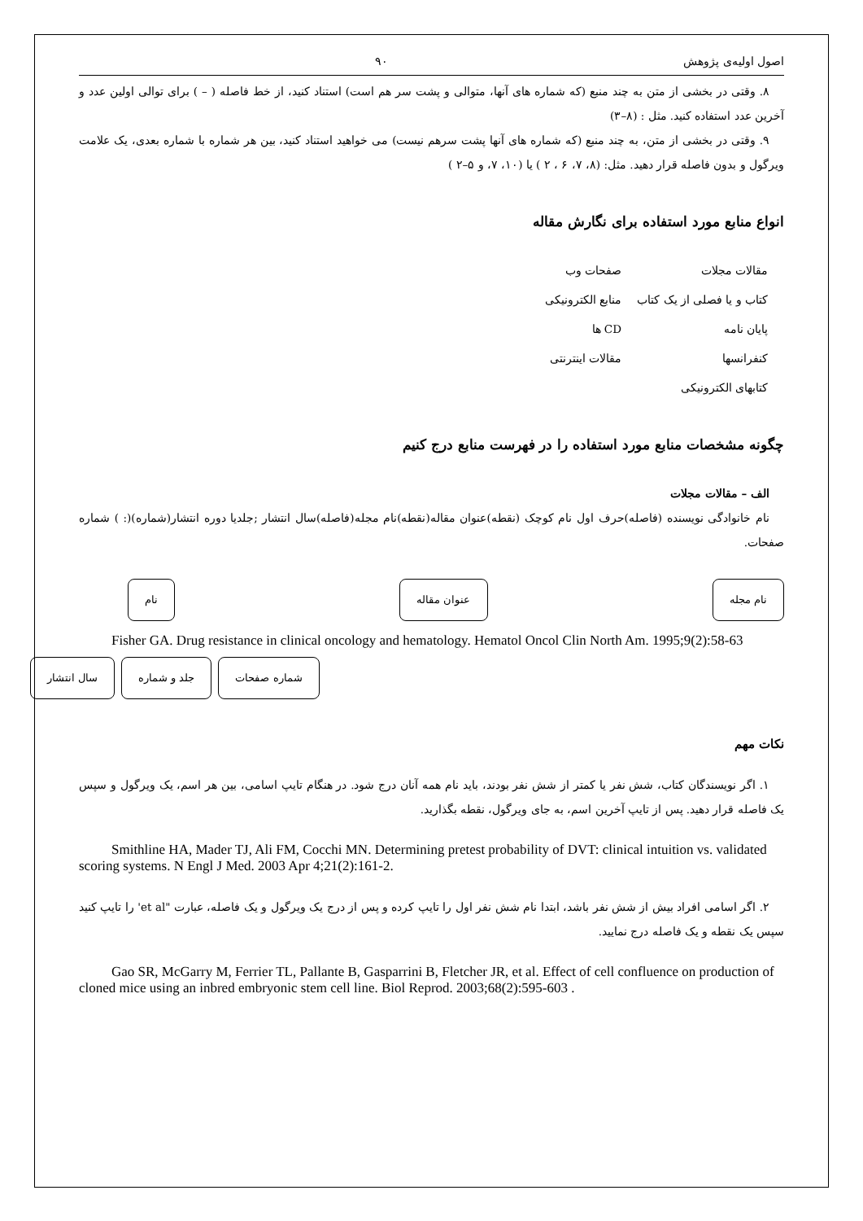اصول اولیه‌ی پژوهش ۹۰
۸. وقتی در بخشی از متن به چند منبع (که شماره های آنها، متوالی و پشت سر هم است) استناد کنید، از خط فاصله ( – ) برای توالی اولین عدد و آخرین عدد استفاده کنید. مثل : (۸–۳)
۹. وقتی در بخشی از متن، به چند منبع (که شماره های آنها پشت سرهم نیست) می خواهید استناد کنید، بین هر شماره با شماره بعدی، یک علامت ویرگول و بدون فاصله قرار دهید. مثل: (۸، ۷، ۶ ، ۲ ) یا (۱۰، ۷، و ۵–۲ )
انواع منابع مورد استفاده برای نگارش مقاله
مقالات مجلات صفحات وب کتاب و یا فصلی از یک کتاب منابع الکترونیکی پایان نامه CD ها کنفرانسها مقالات اینترنتی کتابهای الکترونیکی
چگونه مشخصات منابع مورد استفاده را در فهرست منابع درج کنیم
الف – مقالات مجلات
نام خانوادگی نویسنده (فاصله)حرف اول نام کوچک (نقطه)عنوان مقاله(نقطه)نام مجله(فاصله)سال انتشار ;جلدیا دوره انتشار(شماره)(: ) شماره صفحات.
نام عنوان مقاله نام مجله
Fisher GA. Drug resistance in clinical oncology and hematology. Hematol Oncol Clin North Am. 1995;9(2):58-63
سال انتشار جلد و شماره شماره صفحات
نکات مهم
۱. اگر نویسندگان کتاب، شش نفر یا کمتر از شش نفر بودند، باید نام همه آنان درج شود. در هنگام تایپ اسامی، بین هر اسم، یک ویرگول و سپس یک فاصله قرار دهید. پس از تایپ آخرین اسم، به جای ویرگول، نقطه بگذارید.
Smithline HA, Mader TJ, Ali FM, Cocchi MN. Determining pretest probability of DVT: clinical intuition vs. validated scoring systems. N Engl J Med. 2003 Apr 4;21(2):161-2.
۲. اگر اسامی افراد بیش از شش نفر باشد، ابتدا نام شش نفر اول را تایپ کرده و پس از درج یک ویرگول و یک فاصله، عبارت "et al' را تایپ کنید سپس یک نقطه و یک فاصله درج نمایید.
Gao SR, McGarry M, Ferrier TL, Pallante B, Gasparrini B, Fletcher JR, et al. Effect of cell confluence on production of cloned mice using an inbred embryonic stem cell line. Biol Reprod. 2003;68(2):595-603 .